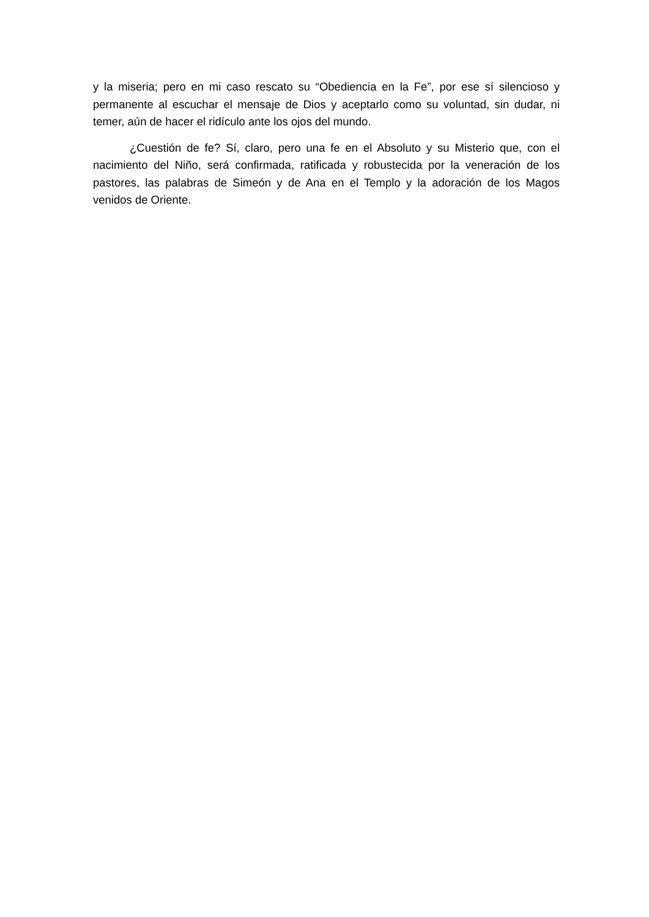y la miseria; pero en mi caso rescato su “Obediencia en la Fe”, por ese sí silencioso y permanente al escuchar el mensaje de Dios y aceptarlo como su voluntad, sin dudar, ni temer, aún de hacer el ridículo ante los ojos del mundo.
¿Cuestión de fe? Sí, claro, pero una fe en el Absoluto y su Misterio que, con el nacimiento del Niño, será confirmada, ratificada y robustecida por la veneración de los pastores, las palabras de Simeón y de Ana en el Templo y la adoración de los Magos venidos de Oriente.